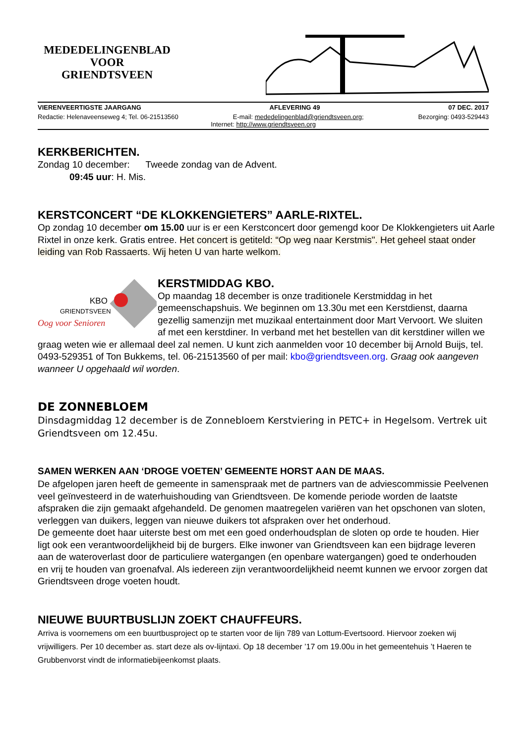MEDEDELINGENBLAD
VOOR
GRIENDTSVEEN
VIERENVEERTIGSTE JAARGANG AFLEVERING 49 07 DEC. 2017
Redactie: Helenaveenseweg 4; Tel. 06-21513560 E-mail: mededelingenblad@griendtsveen.org; Bezorging: 0493-529443
Internet: http://www.griendtsveen.org
KERKBERICHTEN.
Zondag 10 december: Tweede zondag van de Advent.
09:45 uur: H. Mis.
KERSTCONCERT “DE KLOKKENGIETERS” AARLE-RIXTEL.
Op zondag 10 december om 15.00 uur is er een Kerstconcert door gemengd koor De Klokkengieters uit Aarle Rixtel in onze kerk. Gratis entree. Het concert is getiteld: “Op weg naar Kerstmis". Het geheel staat onder leiding van Rob Rassaerts. Wij heten U van harte welkom.
KBO
GRIENDTSVEEN
Oog voor Senioren
KERSTMIDDAG KBO.
Op maandag 18 december is onze traditionele Kerstmiddag in het gemeenschapshuis. We beginnen om 13.30u met een Kerstdienst, daarna gezellig samenzijn met muzikaal entertainment door Mart Vervoort. We sluiten af met een kerstdiner. In verband met het bestellen van dit kerstdiner willen we graag weten wie er allemaal deel zal nemen. U kunt zich aanmelden voor 10 december bij Arnold Buijs, tel. 0493-529351 of Ton Bukkems, tel. 06-21513560 of per mail: kbo@griendtsveen.org. Graag ook aangeven wanneer U opgehaald wil worden.
DE ZONNEBLOEM
Dinsdagmiddag 12 december is de Zonnebloem Kerstviering in PETC+ in Hegelsom. Vertrek uit Griendtsveen om 12.45u.
SAMEN WERKEN AAN ‘DROGE VOETEN’ GEMEENTE HORST AAN DE MAAS.
De afgelopen jaren heeft de gemeente in samenspraak met de partners van de adviescommissie Peelvenen veel geïnvesteerd in de waterhuishouding van Griendtsveen. De komende periode worden de laatste afspraken die zijn gemaakt afgehandeld. De genomen maatregelen variëren van het opschonen van sloten, verleggen van duikers, leggen van nieuwe duikers tot afspraken over het onderhoud.
De gemeente doet haar uiterste best om met een goed onderhoudsplan de sloten op orde te houden. Hier ligt ook een verantwoordelijkheid bij de burgers. Elke inwoner van Griendtsveen kan een bijdrage leveren aan de wateroverlast door de particuliere watergangen (en openbare watergangen) goed te onderhouden en vrij te houden van groenafval. Als iedereen zijn verantwoordelijkheid neemt kunnen we ervoor zorgen dat Griendtsveen droge voeten houdt.
NIEUWE BUURTBUSLIJN ZOEKT CHAUFFEURS.
Arriva is voornemens om een buurtbusproject op te starten voor de lijn 789 van Lottum-Evertsoord. Hiervoor zoeken wij vrijwilligers. Per 10 december as. start deze als ov-lijntaxi. Op 18 december ’17 om 19.00u in het gemeentehuis ’t Haeren te Grubbenvorst vindt de informatiebijeenkomst plaats.